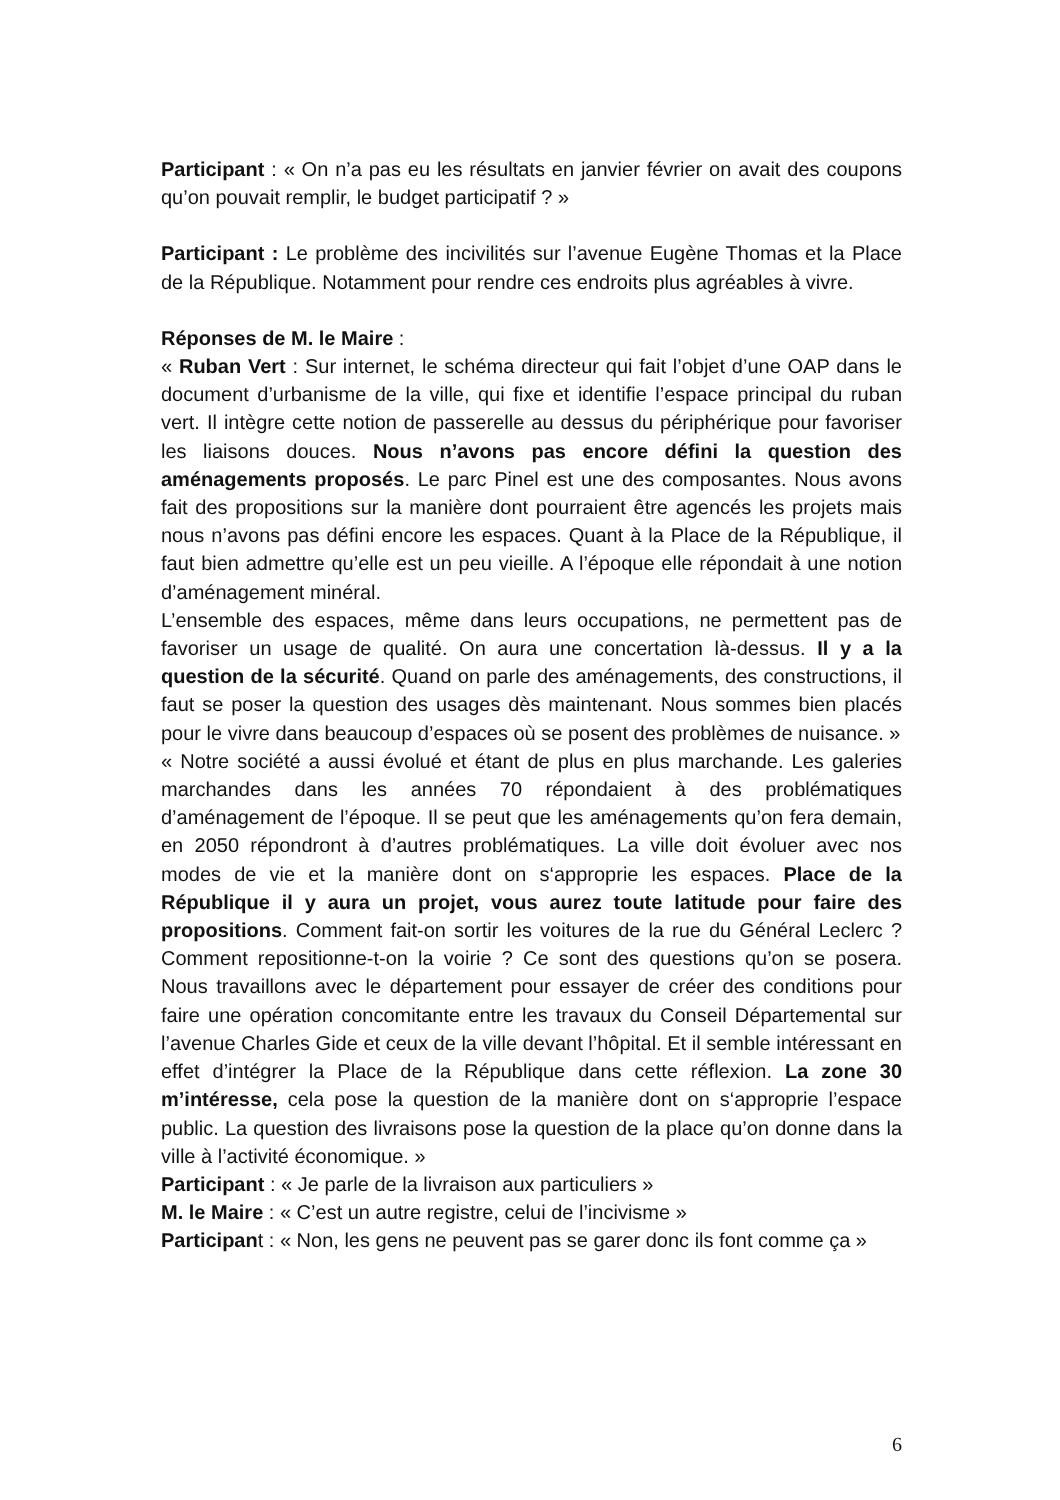Participant : « On n’a pas eu les résultats en janvier février on avait des coupons qu’on pouvait remplir, le budget participatif ? »
Participant : Le problème des incivilités sur l’avenue Eugène Thomas et la Place de la République. Notamment pour rendre ces endroits plus agréables à vivre.
Réponses de M. le Maire :
« Ruban Vert : Sur internet, le schéma directeur qui fait l’objet d’une OAP dans le document d’urbanisme de la ville, qui fixe et identifie l’espace principal du ruban vert. Il intègre cette notion de passerelle au dessus du périphérique pour favoriser les liaisons douces. Nous n’avons pas encore défini la question des aménagements proposés. Le parc Pinel est une des composantes. Nous avons fait des propositions sur la manière dont pourraient être agencés les projets mais nous n’avons pas défini encore les espaces. Quant à la Place de la République, il faut bien admettre qu’elle est un peu vieille. A l’époque elle répondait à une notion d’aménagement minéral.
L’ensemble des espaces, même dans leurs occupations, ne permettent pas de favoriser un usage de qualité. On aura une concertation là-dessus. Il y a la question de la sécurité. Quand on parle des aménagements, des constructions, il faut se poser la question des usages dès maintenant. Nous sommes bien placés pour le vivre dans beaucoup d’espaces où se posent des problèmes de nuisance. »
« Notre société a aussi évolué et étant de plus en plus marchande. Les galeries marchandes dans les années 70 répondaient à des problématiques d’aménagement de l’époque. Il se peut que les aménagements qu’on fera demain, en 2050 répondront à d’autres problématiques. La ville doit évoluer avec nos modes de vie et la manière dont on s‘approprie les espaces. Place de la République il y aura un projet, vous aurez toute latitude pour faire des propositions. Comment fait-on sortir les voitures de la rue du Général Leclerc ? Comment repositionne-t-on la voirie ? Ce sont des questions qu’on se posera. Nous travaillons avec le département pour essayer de créer des conditions pour faire une opération concomitante entre les travaux du Conseil Départemental sur l’avenue Charles Gide et ceux de la ville devant l’hôpital. Et il semble intéressant en effet d’intégrer la Place de la République dans cette réflexion. La zone 30 m’intéresse, cela pose la question de la manière dont on s‘approprie l’espace public. La question des livraisons pose la question de la place qu’on donne dans la ville à l’activité économique. »
Participant : « Je parle de la livraison aux particuliers »
M. le Maire : « C’est un autre registre, celui de l’incivisme »
Participant : « Non, les gens ne peuvent pas se garer donc ils font comme ça »
6